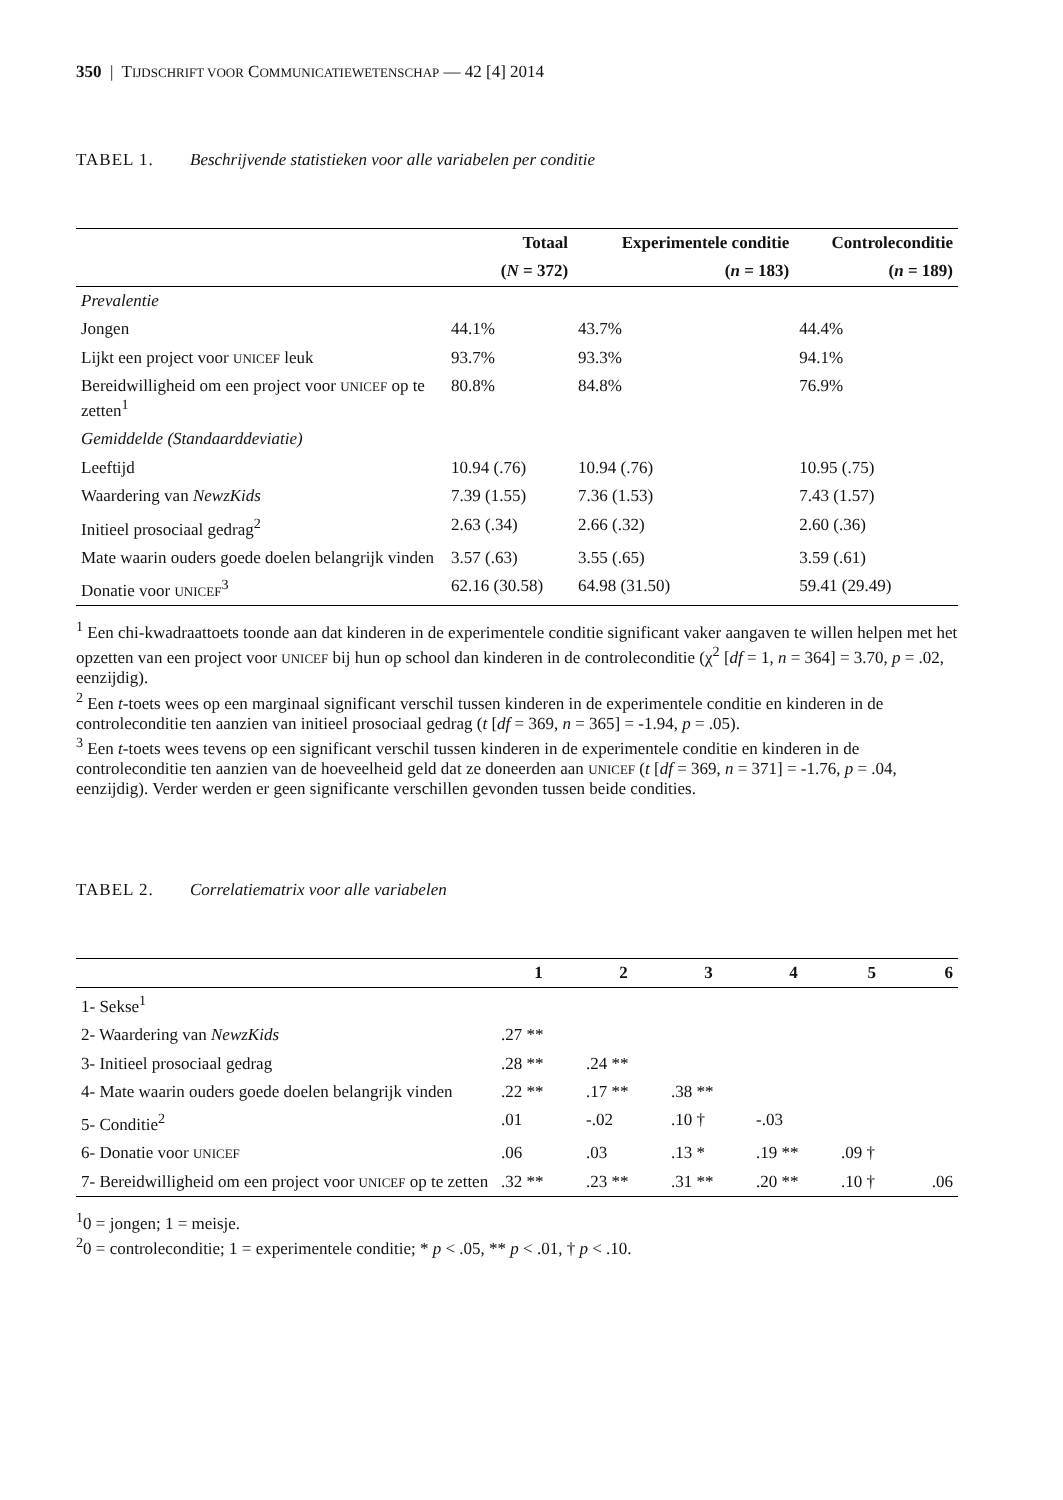350 | TIJDSCHRIFT VOOR COMMUNICATIEWETENSCHAP — 42 [4] 2014
TABEL 1. Beschrijvende statistieken voor alle variabelen per conditie
| | Totaal | Experimentele conditie | Controleconditie |
| --- | --- | --- | --- |
| | ( N = 372) | ( n = 183) | ( n = 189) |
| Prevalentie | | | |
| Jongen | 44.1% | 43.7% | 44.4% |
| Lijkt een project voor UNICEF leuk | 93.7% | 93.3% | 94.1% |
| Bereidwilligheid om een project voor UNICEF op te zetten<sup>1</sup> | 80.8% | 84.8% | 76.9% |
| Gemiddelde (Standaarddeviatie) | | | |
| Leeftijd | 10.94 (.76) | 10.94 (.76) | 10.95 (.75) |
| Waardering van NewzKids | 7.39 (1.55) | 7.36 (1.53) | 7.43 (1.57) |
| Initieel prosociaal gedrag<sup>2</sup> | 2.63 (.34) | 2.66 (.32) | 2.60 (.36) |
| Mate waarin ouders goede doelen belangrijk vinden | 3.57 (.63) | 3.55 (.65) | 3.59 (.61) |
| Donatie voor UNICEF<sup>3</sup> | 62.16 (30.58) | 64.98 (31.50) | 59.41 (29.49) |
<sup>1</sup> Een chi-kwadraattoets toonde aan dat kinderen in de experimentele conditie significant vaker aangaven te willen helpen met het opzetten van een project voor UNICEF bij hun op school dan kinderen in de controleconditie (χ<sup>2</sup> [df = 1, n = 364] = 3.70, p = .02, eenzijdig).
<sup>2</sup> Een t-toets wees op een marginaal significant verschil tussen kinderen in de experimentele conditie en kinderen in de controleconditie ten aanzien van initieel prosociaal gedrag (t [df = 369, n = 365] = -1.94, p = .05).
<sup>3</sup> Een t-toets wees tevens op een significant verschil tussen kinderen in de experimentele conditie en kinderen in de controleconditie ten aanzien van de hoeveelheid geld dat ze doneerden aan UNICEF (t [df = 369, n = 371] = -1.76, p = .04, eenzijdig). Verder werden er geen significante verschillen gevonden tussen beide condities.
TABEL 2. Correlatiematrix voor alle variabelen
| | 1 | 2 | 3 | 4 | 5 | 6 |
| --- | --- | --- | --- | --- | --- | --- |
| 1- Sekse<sup>1</sup> | | | | | | |
| 2- Waardering van NewzKids | .27 ** | | | | | |
| 3- Initieel prosociaal gedrag | .28 ** | .24 ** | | | | |
| 4- Mate waarin ouders goede doelen belangrijk vinden | .22 ** | .17 ** | .38 ** | | | |
| 5- Conditie<sup>2</sup> | .01 | -.02 | .10 † | -.03 | | |
| 6- Donatie voor UNICEF | .06 | .03 | .13 * | .19 ** | .09 † | |
| 7- Bereidwilligheid om een project voor UNICEF op te zetten | .32 ** | .23 ** | .31 ** | .20 ** | .10 † | .06 |
<sup>1</sup> 0 = jongen; 1 = meisje.
<sup>2</sup> 0 = controleconditie; 1 = experimentele conditie; * p < .05, ** p < .01, † p < .10.